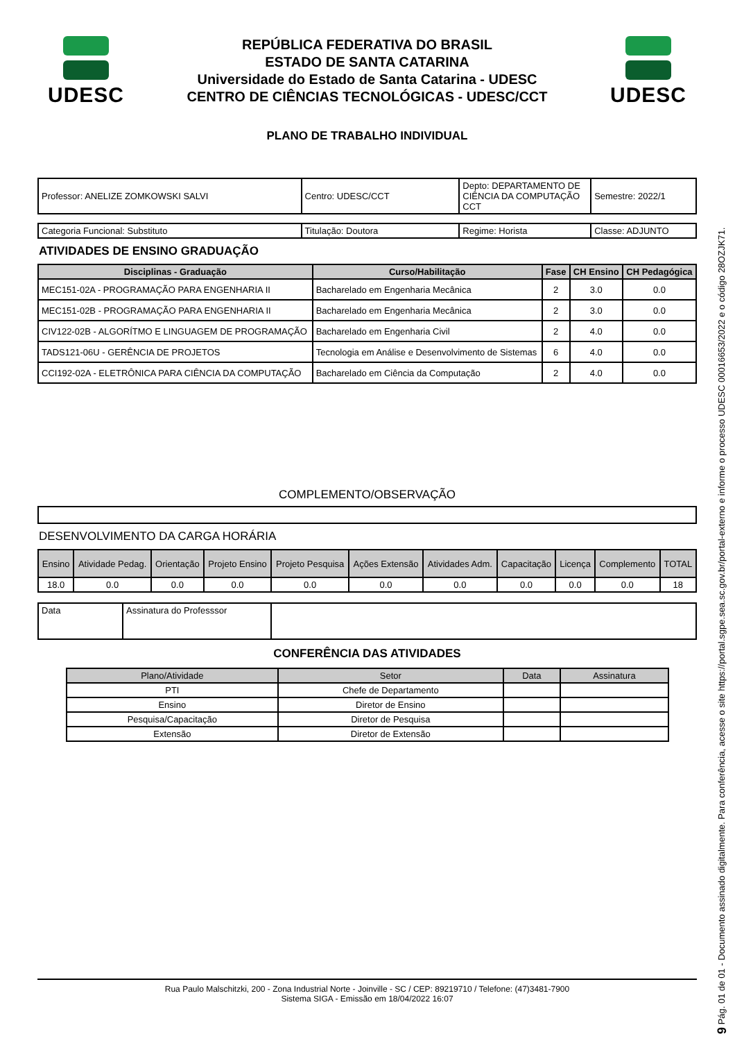UDESC
REPÚBLICA FEDERATIVA DO BRASIL
ESTADO DE SANTA CATARINA
Universidade do Estado de Santa Catarina - UDESC
CENTRO DE CIÊNCIAS TECNOLÓGICAS - UDESC/CCT
UDESC
PLANO DE TRABALHO INDIVIDUAL
| Professor: ANELIZE ZOMKOWSKI SALVI | Centro: UDESC/CCT | Depto: DEPARTAMENTO DE CIÊNCIA DA COMPUTAÇÃO CCT | Semestre: 2022/1 |
| Categoria Funcional: Substituto | Titulação: Doutora | Regime: Horista | Classe: ADJUNTO |
ATIVIDADES DE ENSINO GRADUAÇÃO
| Disciplinas - Graduação | Curso/Habilitação | Fase | CH Ensino | CH Pedagógica |
| --- | --- | --- | --- | --- |
| MEC151-02A - PROGRAMAÇÃO PARA ENGENHARIA II | Bacharelado em Engenharia Mecânica | 2 | 3.0 | 0.0 |
| MEC151-02B - PROGRAMAÇÃO PARA ENGENHARIA II | Bacharelado em Engenharia Mecânica | 2 | 3.0 | 0.0 |
| CIV122-02B - ALGORÍTMO E LINGUAGEM DE PROGRAMAÇÃO | Bacharelado em Engenharia Civil | 2 | 4.0 | 0.0 |
| TADS121-06U - GERÊNCIA DE PROJETOS | Tecnologia em Análise e Desenvolvimento de Sistemas | 6 | 4.0 | 0.0 |
| CCI192-02A - ELETRÔNICA PARA CIÊNCIA DA COMPUTAÇÃO | Bacharelado em Ciência da Computação | 2 | 4.0 | 0.0 |
COMPLEMENTO/OBSERVAÇÃO
DESENVOLVIMENTO DA CARGA HORÁRIA
| Ensino | Atividade Pedag. | Orientação | Projeto Ensino | Projeto Pesquisa | Ações Extensão | Atividades Adm. | Capacitação | Licença | Complemento | TOTAL |
| 18.0 | 0.0 | 0.0 | 0.0 | 0.0 | 0.0 | 0.0 | 0.0 | 0.0 | 0.0 | 18 |
| Data | Assinatura do Professsor | |
CONFERÊNCIA DAS ATIVIDADES
| Plano/Atividade | Setor | Data | Assinatura |
| PTI | Chefe de Departamento | | |
| Ensino | Diretor de Ensino | | |
| Pesquisa/Capacitação | Diretor de Pesquisa | | |
| Extensão | Diretor de Extensão | | |
Rua Paulo Malschitzki, 200 - Zona Industrial Norte - Joinville - SC / CEP: 89219710 / Telefone: (47)3481-7900
Sistema SIGA - Emissão em 18/04/2022 16:07
9 Pág. 01 de 01 - Documento assinado digitalmente. Para conferência, acesse o site https://portal.sgpe.sea.sc.gov.br/portal-externo e informe o processo UDESC 00016653/2022 e o código 28OZJK71.